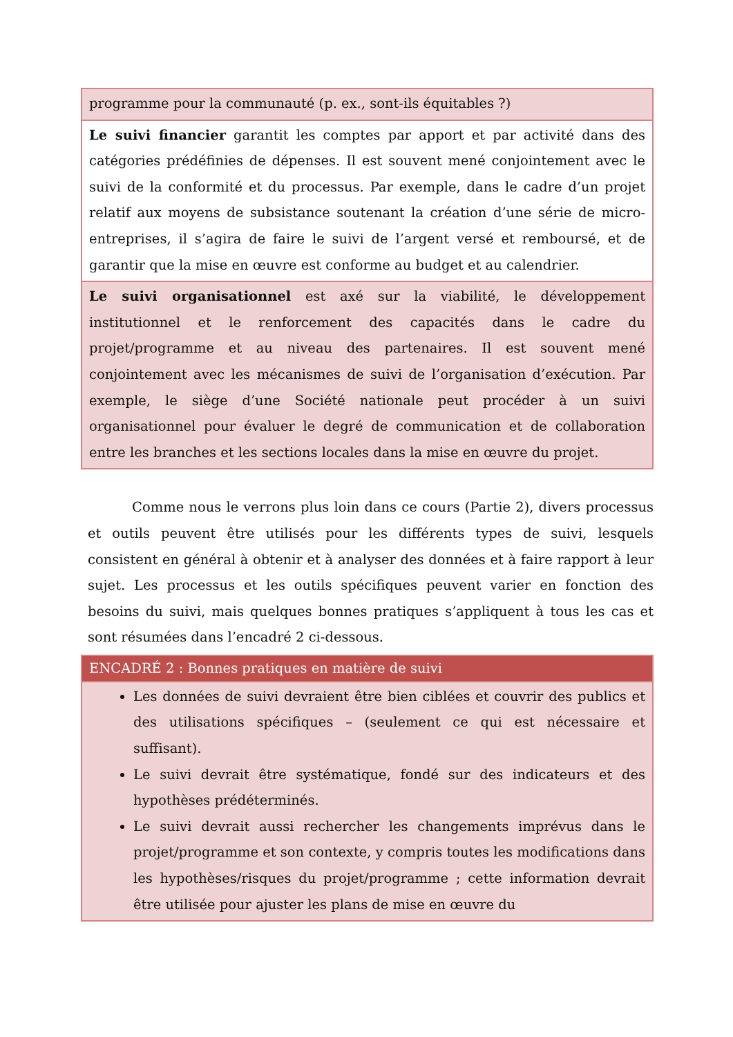| programme pour la communauté (p. ex., sont-ils équitables ?) |
| Le suivi financier garantit les comptes par apport et par activité dans des catégories prédéfinies de dépenses. Il est souvent mené conjointement avec le suivi de la conformité et du processus. Par exemple, dans le cadre d’un projet relatif aux moyens de subsistance soutenant la création d’une série de micro-entreprises, il s’agira de faire le suivi de l’argent versé et remboursé, et de garantir que la mise en œuvre est conforme au budget et au calendrier. |
| Le suivi organisationnel est axé sur la viabilité, le développement institutionnel et le renforcement des capacités dans le cadre du projet/programme et au niveau des partenaires. Il est souvent mené conjointement avec les mécanismes de suivi de l’organisation d’exécution. Par exemple, le siège d’une Société nationale peut procéder à un suivi organisationnel pour évaluer le degré de communication et de collaboration entre les branches et les sections locales dans la mise en œuvre du projet. |
Comme nous le verrons plus loin dans ce cours (Partie 2), divers processus et outils peuvent être utilisés pour les différents types de suivi, lesquels consistent en général à obtenir et à analyser des données et à faire rapport à leur sujet. Les processus et les outils spécifiques peuvent varier en fonction des besoins du suivi, mais quelques bonnes pratiques s’appliquent à tous les cas et sont résumées dans l’encadré 2 ci-dessous.
| ENCADRÉ 2 : Bonnes pratiques en matière de suivi |
| --- |
| Les données de suivi devraient être bien ciblées et couvrir des publics et des utilisations spécifiques – (seulement ce qui est nécessaire et suffisant). Le suivi devrait être systématique, fondé sur des indicateurs et des hypothèses prédéterminés. Le suivi devrait aussi rechercher les changements imprévus dans le projet/programme et son contexte, y compris toutes les modifications dans les hypothèses/risques du projet/programme ; cette information devrait être utilisée pour ajuster les plans de mise en œuvre du |